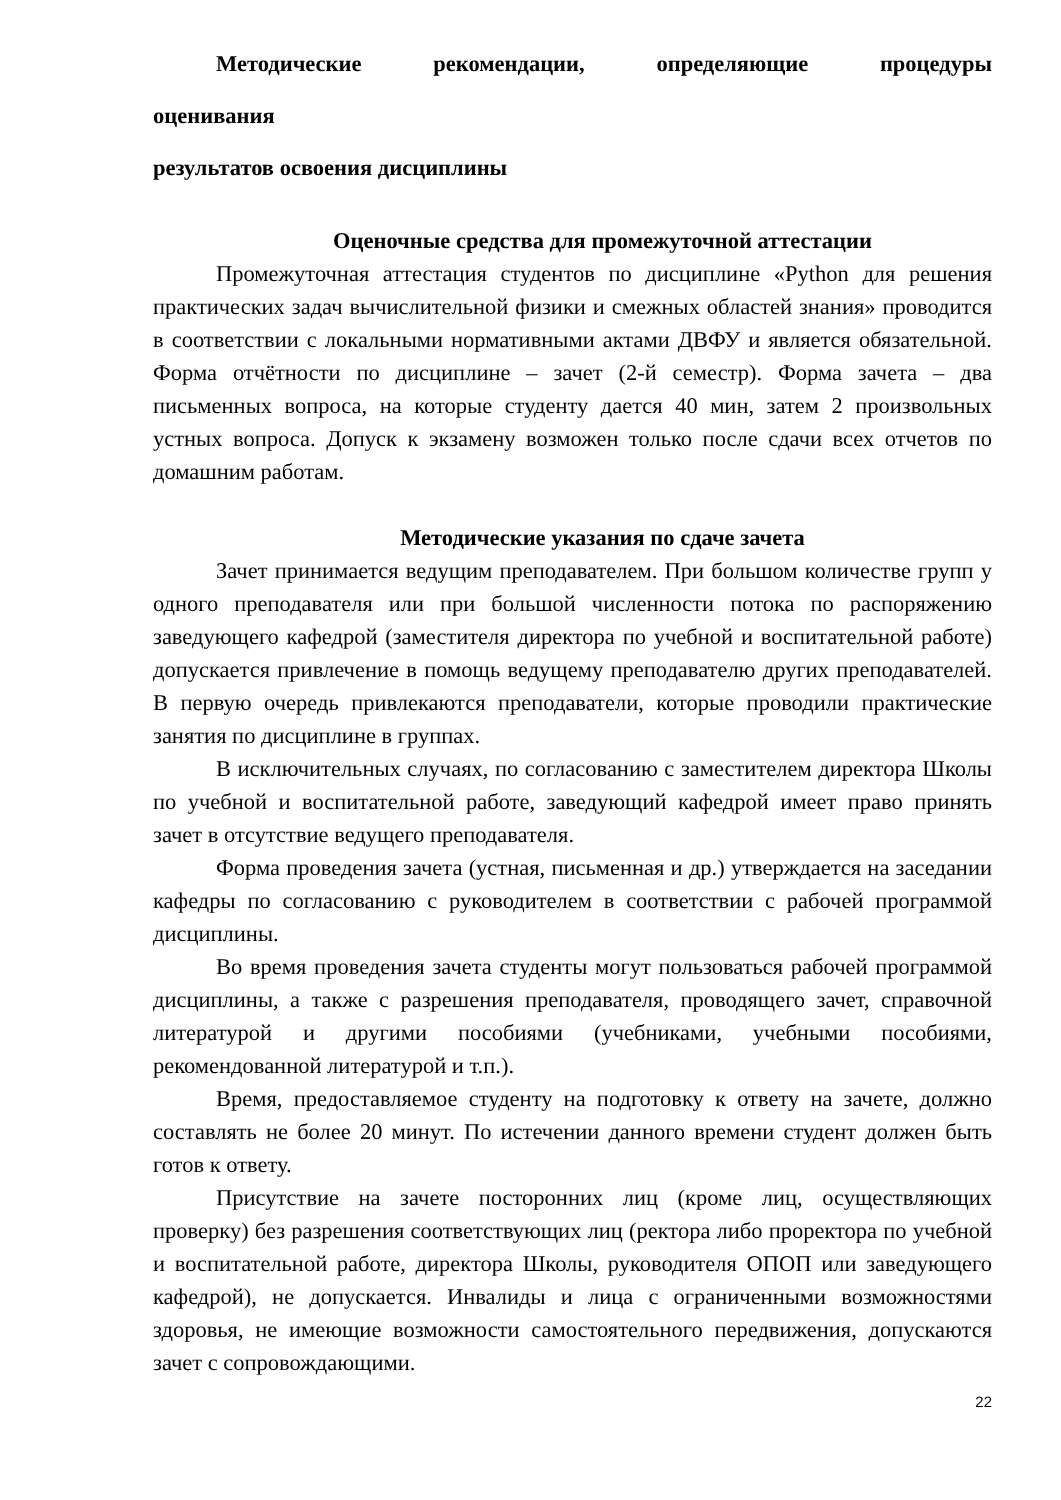Методические рекомендации, определяющие процедуры
оценивания
результатов освоения дисциплины
Оценочные средства для промежуточной аттестации
Промежуточная аттестация студентов по дисциплине «Python для решения практических задач вычислительной физики и смежных областей знания» проводится в соответствии с локальными нормативными актами ДВФУ и является обязательной. Форма отчётности по дисциплине – зачет (2-й семестр). Форма зачета – два письменных вопроса, на которые студенту дается 40 мин, затем 2 произвольных устных вопроса. Допуск к экзамену возможен только после сдачи всех отчетов по домашним работам.
Методические указания по сдаче зачета
Зачет принимается ведущим преподавателем. При большом количестве групп у одного преподавателя или при большой численности потока по распоряжению заведующего кафедрой (заместителя директора по учебной и воспитательной работе) допускается привлечение в помощь ведущему преподавателю других преподавателей. В первую очередь привлекаются преподаватели, которые проводили практические занятия по дисциплине в группах.
В исключительных случаях, по согласованию с заместителем директора Школы по учебной и воспитательной работе, заведующий кафедрой имеет право принять зачет в отсутствие ведущего преподавателя.
Форма проведения зачета (устная, письменная и др.) утверждается на заседании кафедры по согласованию с руководителем в соответствии с рабочей программой дисциплины.
Во время проведения зачета студенты могут пользоваться рабочей программой дисциплины, а также с разрешения преподавателя, проводящего зачет, справочной литературой и другими пособиями (учебниками, учебными пособиями, рекомендованной литературой и т.п.).
Время, предоставляемое студенту на подготовку к ответу на зачете, должно составлять не более 20 минут. По истечении данного времени студент должен быть готов к ответу.
Присутствие на зачете посторонних лиц (кроме лиц, осуществляющих проверку) без разрешения соответствующих лиц (ректора либо проректора по учебной и воспитательной работе, директора Школы, руководителя ОПОП или заведующего кафедрой), не допускается. Инвалиды и лица с ограниченными возможностями здоровья, не имеющие возможности самостоятельного передвижения, допускаются зачет с сопровождающими.
22